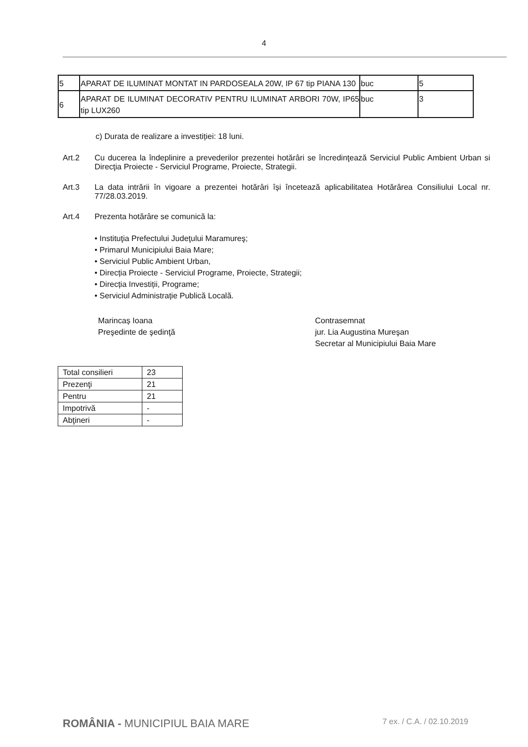4
| 5 | APARAT DE ILUMINAT MONTAT IN PARDOSEALA 20W, IP 67 tip PIANA 130 | buc | 5 |
| 6 | APARAT DE ILUMINAT DECORATIV PENTRU ILUMINAT ARBORI 70W, IP65 tip LUX260 | buc | 3 |
c) Durata de realizare a investiției: 18 luni.
Art.2 Cu ducerea la îndeplinire a prevederilor prezentei hotărâri se încredinţează Serviciul Public Ambient Urban si Direcţia Proiecte - Serviciul Programe, Proiecte, Strategii.
Art.3 La data intrării în vigoare a prezentei hotărâri își încetează aplicabilitatea Hotărârea Consiliului Local nr. 77/28.03.2019.
Art.4 Prezenta hotărâre se comunică la:
• Instituţia Prefectului Judeţului Maramureş;
• Primarul Municipiului Baia Mare;
• Serviciul Public Ambient Urban,
• Direcția Proiecte - Serviciul Programe, Proiecte, Strategii;
• Direcția Investiții, Programe;
• Serviciul Administrație Publică Locală.
Marincaș Ioana
Preşedinte de şedinţă
Contrasemnat
jur. Lia Augustina Mureşan
Secretar al Municipiului Baia Mare
| Total consilieri | 23 |
| Prezenţi | 21 |
| Pentru | 21 |
| Impotrivă | - |
| Abţineri | - |
ROMÂNIA - MUNICIPIUL BAIA MARE
7 ex. / C.A. / 02.10.2019